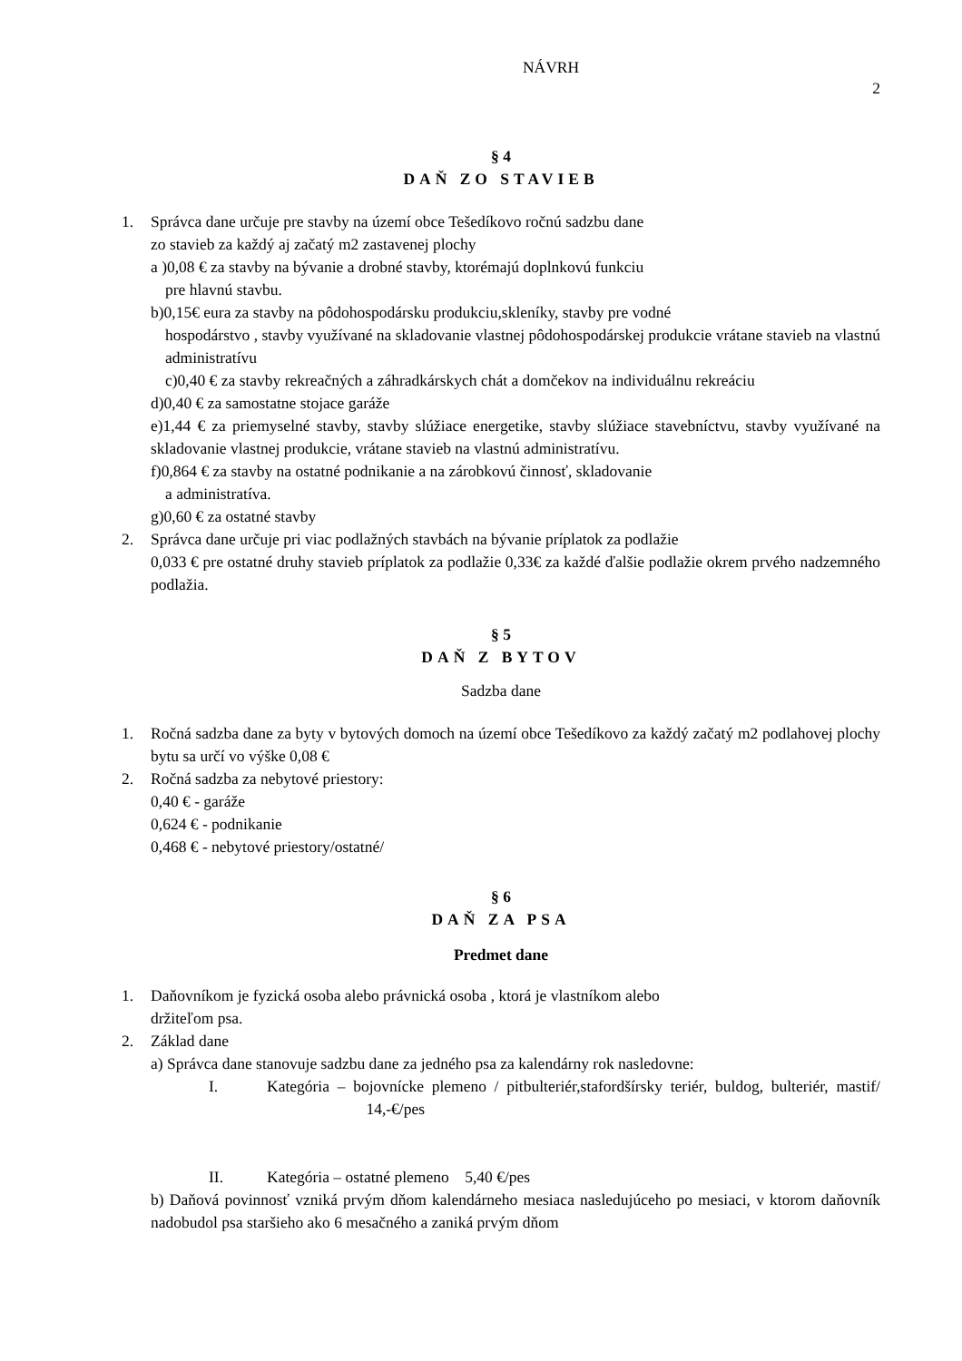NÁVRH
2
§ 4
DAŇ ZO STAVIEB
1. Správca dane určuje pre stavby na území obce Tešedíkovo ročnú sadzbu dane
zo stavieb za každý aj začatý m2 zastavenej plochy
a )0,08 € za stavby na bývanie a drobné stavby, ktorémajú doplnkovú funkciu
pre hlavnú stavbu.
b)0,15€ eura za stavby na pôdohospodársku produkciu,skleníky, stavby pre vodné
hospodárstvo , stavby využívané na skladovanie vlastnej pôdohospodárskej produkcie vrátane stavieb na vlastnú administratívu
c)0,40 € za stavby rekreačných a záhradkárskych chát a domčekov na individuálnu rekreáciu
d)0,40 € za samostatne stojace garáže
e)1,44 € za priemyselné stavby, stavby slúžiace energetike, stavby slúžiace stavebníctvu, stavby využívané na skladovanie vlastnej produkcie, vrátane stavieb na vlastnú administratívu.
f)0,864 € za stavby na ostatné podnikanie a na zárobkovú činnosť, skladovanie
a administratíva.
g)0,60 € za ostatné stavby
2. Správca dane určuje pri viac podlažných stavbách na bývanie príplatok za podlažie
0,033 € pre ostatné druhy stavieb príplatok za podlažie 0,33€ za každé ďalšie podlažie okrem prvého nadzemného podlažia.
§ 5
DAŇ Z BYTOV
Sadzba dane
1. Ročná sadzba dane za byty v bytových domoch na území obce Tešedíkovo za každý začatý m2 podlahovej plochy bytu sa určí vo výške 0,08 €
2. Ročná sadzba za nebytové priestory:
0,40 € - garáže
0,624 € - podnikanie
0,468 € - nebytové priestory/ostatné/
§ 6
DAŇ ZA PSA
Predmet dane
1. Daňovníkom je fyzická osoba alebo právnická osoba , ktorá je vlastníkom alebo
držiteľom psa.
2. Základ dane
a) Správca dane stanovuje sadzbu dane za jedného psa za kalendárny rok nasledovne:
I. Kategória – bojovnícke plemeno / pitbulteriér,stafordšírsky teriér, buldog, bulteriér, mastif/ 14,-€/pes
II. Kategória – ostatné plemeno 5,40 €/pes
b) Daňová povinnosť vzniká prvým dňom kalendárneho mesiaca nasledujúceho po mesiaci, v ktorom daňovník nadobudol psa staršieho ako 6 mesačného a zaniká prvým dňom